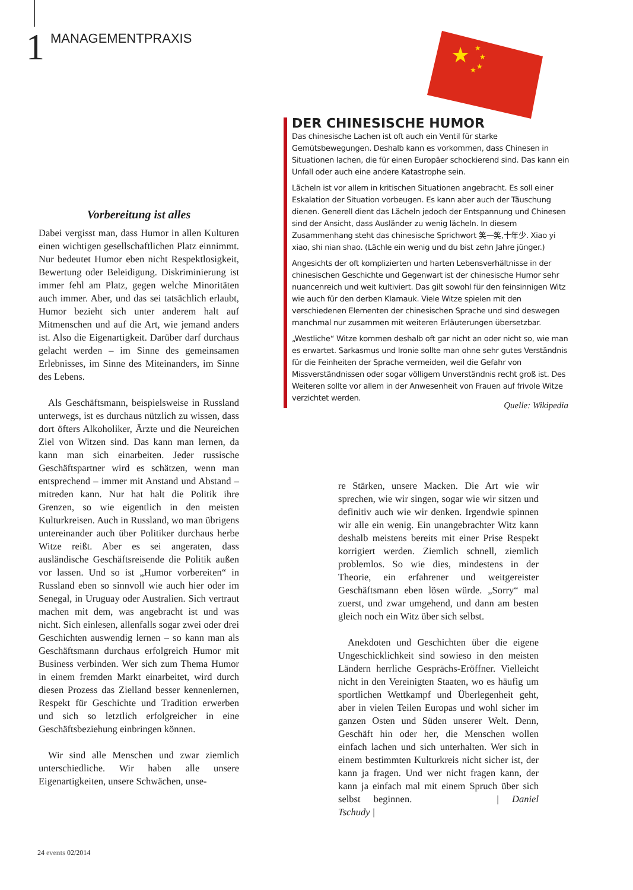1 MANAGEMENTPRAXIS
★
★
★
★
★
Vorbereitung ist alles
Dabei vergisst man, dass Humor in allen Kulturen einen wichtigen gesellschaftlichen Platz einnimmt. Nur bedeutet Humor eben nicht Respektlosigkeit, Bewertung oder Beleidigung. Diskriminierung ist immer fehl am Platz, gegen welche Minoritäten auch immer. Aber, und das sei tatsächlich erlaubt, Humor bezieht sich unter anderem halt auf Mitmenschen und auf die Art, wie jemand anders ist. Also die Eigenartigkeit. Darüber darf durchaus gelacht werden – im Sinne des gemeinsamen Erlebnisses, im Sinne des Miteinanders, im Sinne des Lebens.
Als Geschäftsmann, beispielsweise in Russland unterwegs, ist es durchaus nützlich zu wissen, dass dort öfters Alkoholiker, Ärzte und die Neureichen Ziel von Witzen sind. Das kann man lernen, da kann man sich einarbeiten. Jeder russische Geschäftspartner wird es schätzen, wenn man entsprechend – immer mit Anstand und Abstand – mitreden kann. Nur hat halt die Politik ihre Grenzen, so wie eigentlich in den meisten Kulturkreisen. Auch in Russland, wo man übrigens untereinander auch über Politiker durchaus herbe Witze reißt. Aber es sei angeraten, dass ausländische Geschäftsreisende die Politik außen vor lassen. Und so ist „Humor vorbereiten“ in Russland eben so sinnvoll wie auch hier oder im Senegal, in Uruguay oder Australien. Sich vertraut machen mit dem, was angebracht ist und was nicht. Sich einlesen, allenfalls sogar zwei oder drei Geschichten auswendig lernen – so kann man als Geschäftsmann durchaus erfolgreich Humor mit Business verbinden. Wer sich zum Thema Humor in einem fremden Markt einarbeitet, wird durch diesen Prozess das Zielland besser kennenlernen, Respekt für Geschichte und Tradition erwerben und sich so letztlich erfolgreicher in eine Geschäftsbeziehung einbringen können.
Wir sind alle Menschen und zwar ziemlich unterschiedliche. Wir haben alle unsere Eigenartigkeiten, unsere Schwächen, unse-
DER CHINESISCHE HUMOR
Das chinesische Lachen ist oft auch ein Ventil für starke Gemütsbewegungen. Deshalb kann es vorkommen, dass Chinesen in Situationen lachen, die für einen Europäer schockierend sind. Das kann ein Unfall oder auch eine andere Katastrophe sein.
Lächeln ist vor allem in kritischen Situationen angebracht. Es soll einer Eskalation der Situation vorbeugen. Es kann aber auch der Täuschung dienen. Generell dient das Lächeln jedoch der Entspannung und Chinesen sind der Ansicht, dass Ausländer zu wenig lächeln. In diesem Zusammenhang steht das chinesische Sprichwort 笑一笑,十年少. Xiao yi xiao, shi nian shao. (Lächle ein wenig und du bist zehn Jahre jünger.)
Angesichts der oft komplizierten und harten Lebensverhältnisse in der chinesischen Geschichte und Gegenwart ist der chinesische Humor sehr nuancenreich und weit kultiviert. Das gilt sowohl für den feinsinnigen Witz wie auch für den derben Klamauk. Viele Witze spielen mit den verschiedenen Elementen der chinesischen Sprache und sind deswegen manchmal nur zusammen mit weiteren Erläuterungen übersetzbar.
„Westliche“ Witze kommen deshalb oft gar nicht an oder nicht so, wie man es erwartet. Sarkasmus und Ironie sollte man ohne sehr gutes Verständnis für die Feinheiten der Sprache vermeiden, weil die Gefahr von Missverständnissen oder sogar völligem Unverständnis recht groß ist. Des Weiteren sollte vor allem in der Anwesenheit von Frauen auf frivole Witze verzichtet werden.
Quelle: Wikipedia
re Stärken, unsere Macken. Die Art wie wir sprechen, wie wir singen, sogar wie wir sitzen und definitiv auch wie wir denken. Irgendwie spinnen wir alle ein wenig. Ein unangebrachter Witz kann deshalb meistens bereits mit einer Prise Respekt korrigiert werden. Ziemlich schnell, ziemlich problemlos. So wie dies, mindestens in der Theorie, ein erfahrener und weitgereister Geschäftsmann eben lösen würde. „Sorry“ mal zuerst, und zwar umgehend, und dann am besten gleich noch ein Witz über sich selbst.
Anekdoten und Geschichten über die eigene Ungeschicklichkeit sind sowieso in den meisten Ländern herrliche Gesprächs-Eröffner. Vielleicht nicht in den Vereinigten Staaten, wo es häufig um sportlichen Wettkampf und Überlegenheit geht, aber in vielen Teilen Europas und wohl sicher im ganzen Osten und Süden unserer Welt. Denn, Geschäft hin oder her, die Menschen wollen einfach lachen und sich unterhalten. Wer sich in einem bestimmten Kulturkreis nicht sicher ist, der kann ja fragen. Und wer nicht fragen kann, der kann ja einfach mal mit einem Spruch über sich selbst beginnen. | Daniel Tschudy |
24 events 02/2014